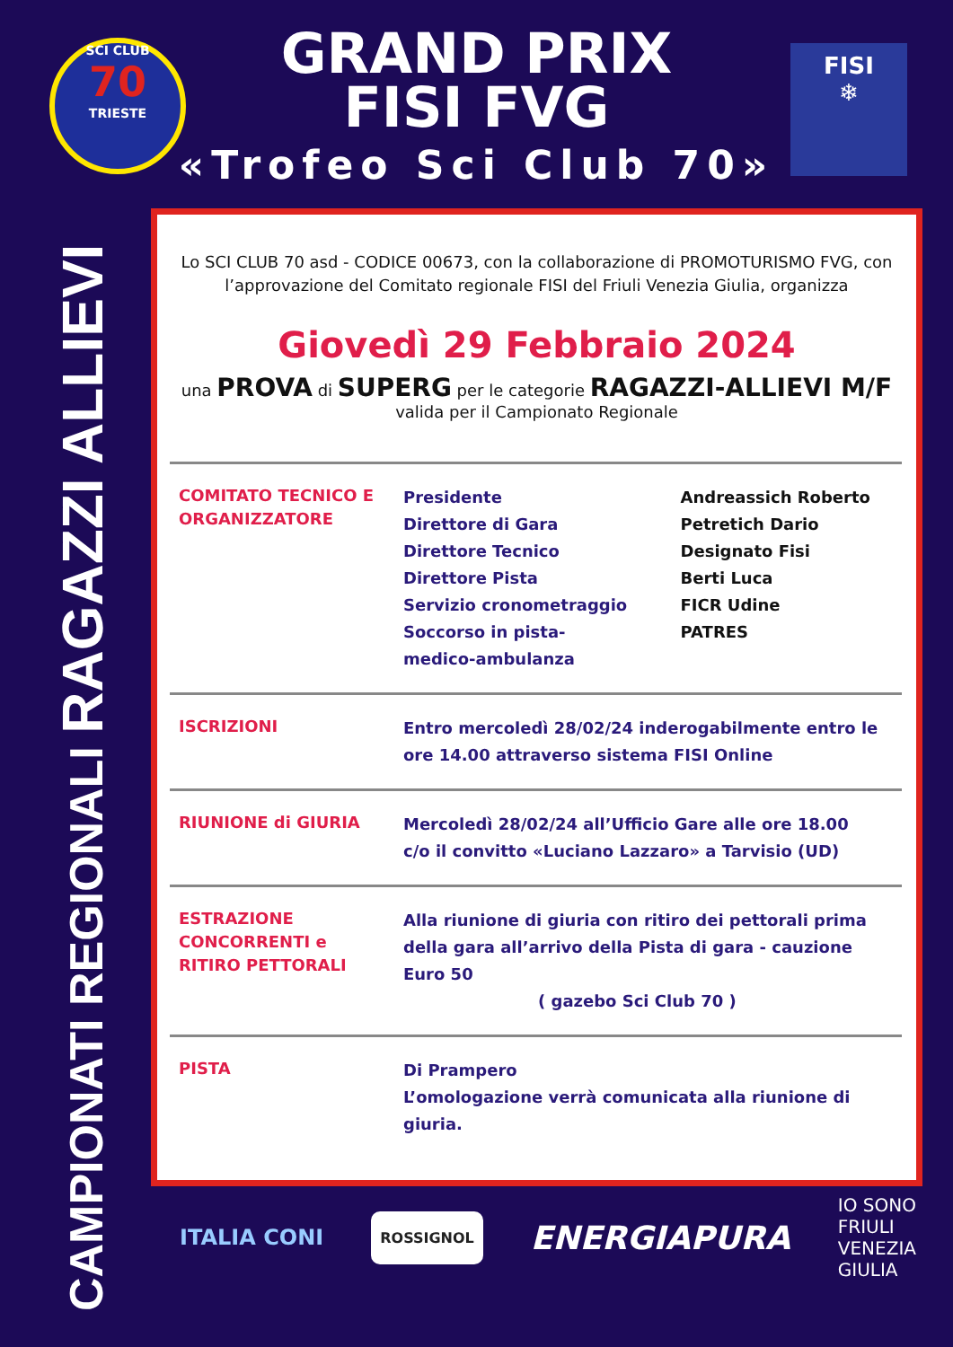CAMPIONATI REGIONALI RAGAZZI ALLIEVI
SCI CLUB
70
TRIESTE
GRAND PRIX
FISI FVG
«Trofeo Sci Club 70»
FISI
❄
Lo SCI CLUB 70 asd - CODICE 00673, con la collaborazione di PROMOTURISMO FVG, con l’approvazione del Comitato regionale FISI del Friuli Venezia Giulia, organizza
Giovedì 29 Febbraio 2024
una PROVA di SUPERG per le categorie RAGAZZI-ALLIEVI M/F
valida per il Campionato Regionale
| COMITATO TECNICO E ORGANIZZATORE | Presidente Direttore di Gara Direttore Tecnico Direttore Pista Servizio cronometraggio Soccorso in pista- medico-ambulanza | Andreassich Roberto Petretich Dario Designato Fisi Berti Luca FICR Udine PATRES |
| ISCRIZIONI | Entro mercoledì 28/02/24 inderogabilmente entro le ore 14.00 attraverso sistema FISI Online | |
| RIUNIONE di GIURIA | Mercoledì 28/02/24 all’Ufficio Gare alle ore 18.00 c/o il convitto «Luciano Lazzaro» a Tarvisio (UD) | |
| ESTRAZIONE CONCORRENTI e RITIRO PETTORALI | Alla riunione di giuria con ritiro dei pettorali prima della gara all’arrivo della Pista di gara - cauzione Euro 50 ( gazebo Sci Club 70 ) | |
| PISTA | Di Prampero L’omologazione verrà comunicata alla riunione di giuria. | |
ITALIA CONI
ROSSIGNOL
ENERGIAPURA
IO SONO
FRIULI
VENEZIA
GIULIA